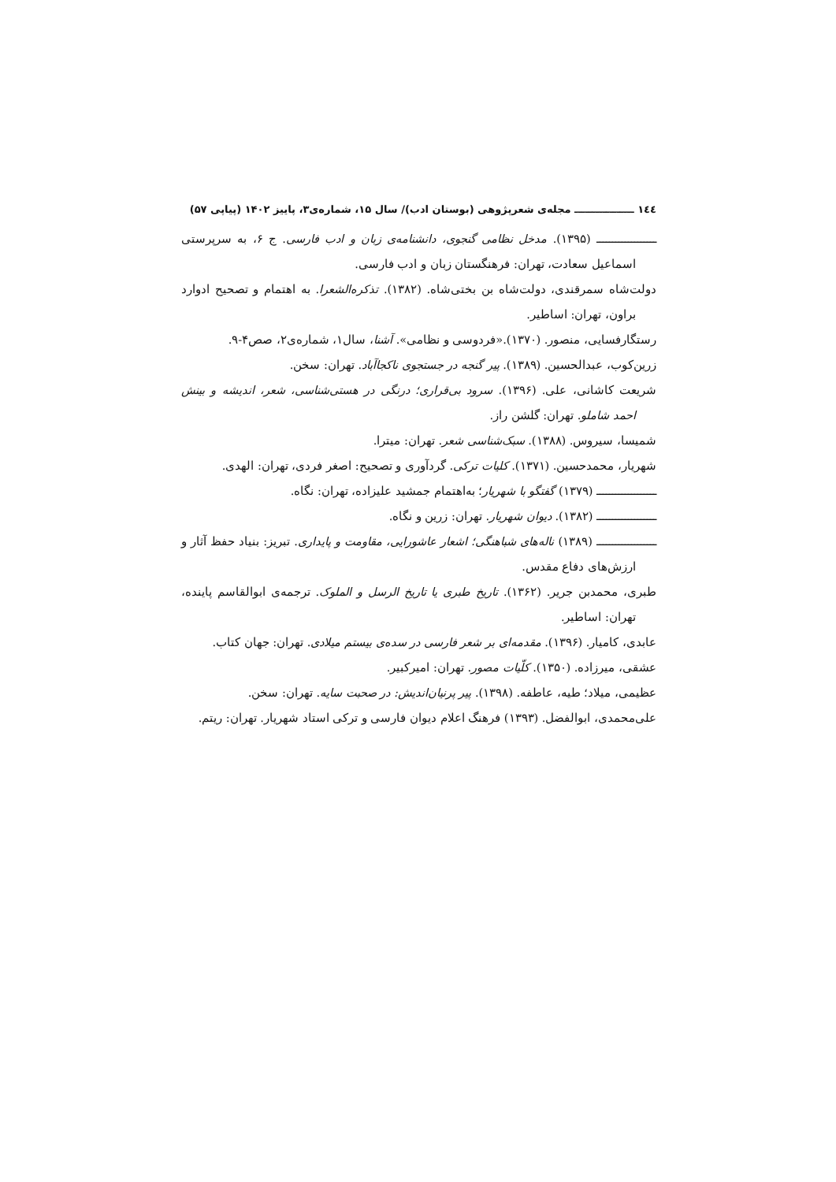١٤٤ ـــــــــــــــــ مجله‌ی شعرپژوهی (بوستان ادب)/ سال ۱۵، شماره‌ی۳، پاییز ۱۴۰۲ (پیاپی ۵۷)
ـــــــــــــــــــ (۱۳۹۵). مدخل نظامی گنجوی، دانشنامه‌ی زبان و ادب فارسی. ج ۶، به سرپرستی اسماعیل سعادت، تهران: فرهنگستان زبان و ادب فارسی.
دولت‌شاه سمرقندی، دولت‌شاه بن بختی‌شاه. (۱۳۸۲). تذکره‌الشعرا. به اهتمام و تصحیح ادوارد براون، تهران: اساطیر.
رستگارفسایی، منصور. (۱۳۷۰).«فردوسی و نظامی». آشنا، سال۱، شماره‌ی۲، صص۴-۹.
زرین‌کوب، عبدالحسین. (۱۳۸۹). پیر گنجه در جستجوی ناکجاآباد. تهران: سخن.
شریعت کاشانی، علی. (۱۳۹۶). سرود بی‌قراری؛ درنگی در هستی‌شناسی، شعر، اندیشه و بینش احمد شاملو. تهران: گلشن راز.
شمیسا، سیروس. (۱۳۸۸). سبک‌شناسی شعر. تهران: میترا.
شهریار، محمدحسین. (۱۳۷۱). کلیات ترکی. گردآوری و تصحیح: اصغر فردی، تهران: الهدی.
ـــــــــــــــــــ (۱۳۷۹) گفتگو با شهریار؛ به‌اهتمام جمشید علیزاده، تهران: نگاه.
ـــــــــــــــــــ (۱۳۸۲). دیوان شهریار. تهران: زرین و نگاه.
ـــــــــــــــــــ (۱۳۸۹) ناله‌های شباهنگی؛ اشعار عاشورایی، مقاومت و پایداری. تبریز: بنیاد حفظ آثار و ارزش‌های دفاع مقدس.
طبری، محمدبن جریر. (۱۳۶۲). تاریخ طبری یا تاریخ الرسل و الملوک. ترجمه‌ی ابوالقاسم پاینده، تهران: اساطیر.
عابدی، کامیار. (۱۳۹۶). مقدمه‌ای بر شعر فارسی در سده‌ی بیستم میلادی. تهران: جهان کتاب.
عشقی، میرزاده. (۱۳۵۰). کلّیات مصور. تهران: امیرکبیر.
عظیمی، میلاد؛ طیه، عاطفه. (۱۳۹۸). پیر پرنیان‌اندیش: در صحبت سایه. تهران: سخن.
علی‌محمدی، ابوالفضل. (۱۳۹۳) فرهنگ اعلام دیوان فارسی و ترکی استاد شهریار. تهران: ریتم.